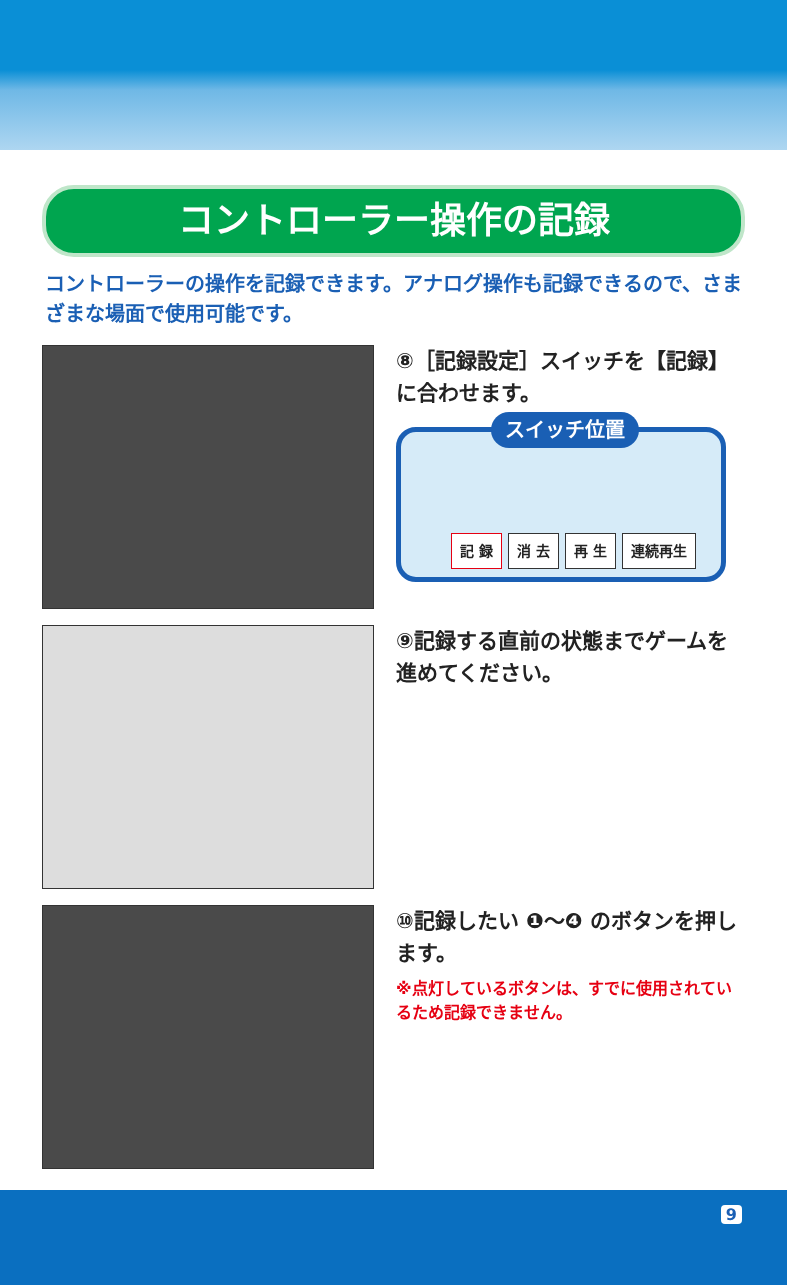コントローラー操作の記録
コントローラーの操作を記録できます。アナログ操作も記録できるので、さまざまな場面で使用可能です。
⑧［記録設定］スイッチを【記録】に合わせます。
スイッチ位置
記 録 消 去 再 生 連続再生
⑨記録する直前の状態までゲームを進めてください。
⑩記録したい ❶～❹ のボタンを押します。
※点灯しているボタンは、すでに使用されているため記録できません。
9